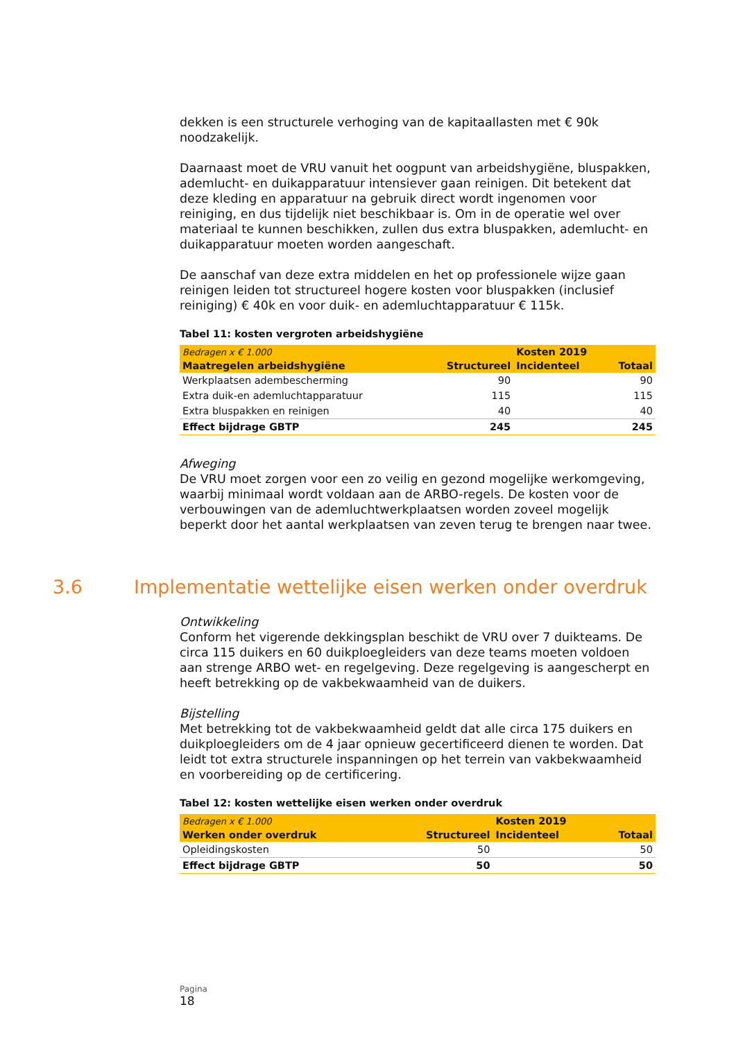dekken is een structurele verhoging van de kapitaallasten met € 90k noodzakelijk.
Daarnaast moet de VRU vanuit het oogpunt van arbeidshygiëne, bluspakken, ademlucht- en duikapparatuur intensiever gaan reinigen. Dit betekent dat deze kleding en apparatuur na gebruik direct wordt ingenomen voor reiniging, en dus tijdelijk niet beschikbaar is. Om in de operatie wel over materiaal te kunnen beschikken, zullen dus extra bluspakken, ademlucht- en duikapparatuur moeten worden aangeschaft.
De aanschaf van deze extra middelen en het op professionele wijze gaan reinigen leiden tot structureel hogere kosten voor bluspakken (inclusief reiniging) € 40k en voor duik- en ademluchtapparatuur € 115k.
Tabel 11: kosten vergroten arbeidshygiëne
| Bedragen x € 1.000 | | Kosten 2019 | |
| --- | --- | --- | --- |
| Maatregelen arbeidshygiëne | Structureel | Incidenteel | Totaal |
| Werkplaatsen adembescherming | 90 | | 90 |
| Extra duik-en ademluchtapparatuur | 115 | | 115 |
| Extra bluspakken en reinigen | 40 | | 40 |
| Effect bijdrage GBTP | 245 | | 245 |
Afweging
De VRU moet zorgen voor een zo veilig en gezond mogelijke werkomgeving, waarbij minimaal wordt voldaan aan de ARBO-regels. De kosten voor de verbouwingen van de ademluchtwerkplaatsen worden zoveel mogelijk beperkt door het aantal werkplaatsen van zeven terug te brengen naar twee.
3.6 Implementatie wettelijke eisen werken onder overdruk
Ontwikkeling
Conform het vigerende dekkingsplan beschikt de VRU over 7 duikteams. De circa 115 duikers en 60 duikploegleiders van deze teams moeten voldoen aan strenge ARBO wet- en regelgeving. Deze regelgeving is aangescherpt en heeft betrekking op de vakbekwaamheid van de duikers.
Bijstelling
Met betrekking tot de vakbekwaamheid geldt dat alle circa 175 duikers en duikploegleiders om de 4 jaar opnieuw gecertificeerd dienen te worden. Dat leidt tot extra structurele inspanningen op het terrein van vakbekwaamheid en voorbereiding op de certificering.
Tabel 12: kosten wettelijke eisen werken onder overdruk
| Bedragen x € 1.000 | | Kosten 2019 | |
| --- | --- | --- | --- |
| Werken onder overdruk | Structureel | Incidenteel | Totaal |
| Opleidingskosten | 50 | | 50 |
| Effect bijdrage GBTP | 50 | | 50 |
Pagina
18